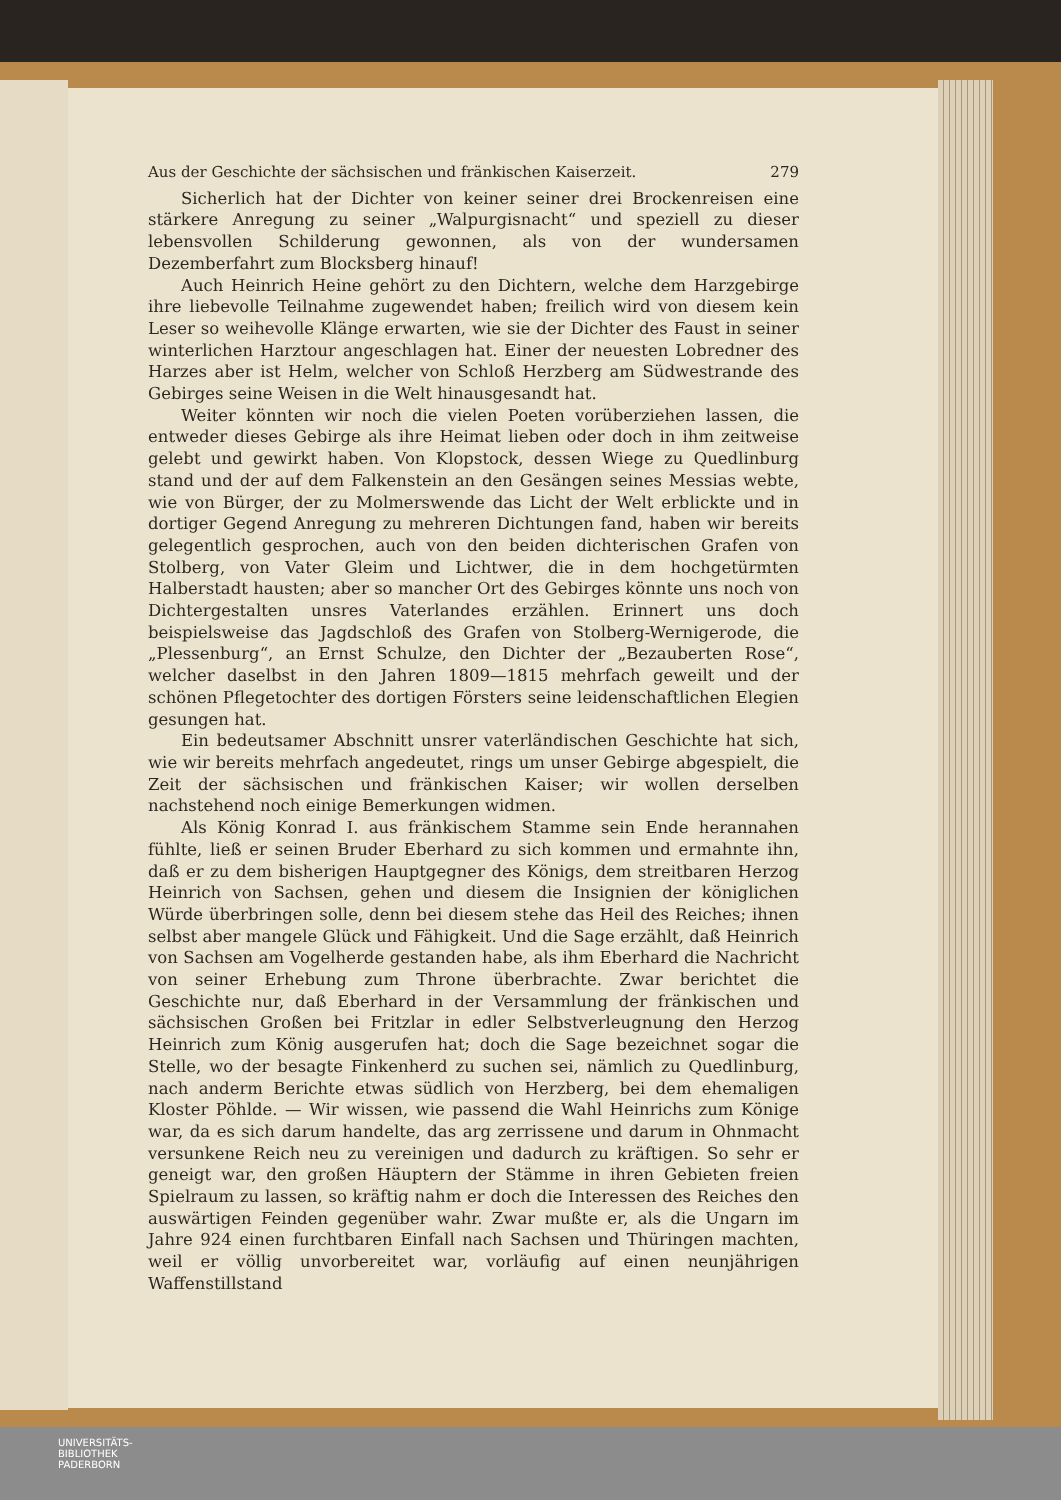Aus der Geschichte der sächsischen und fränkischen Kaiserzeit. 279
Sicherlich hat der Dichter von keiner seiner drei Brockenreisen eine stärkere Anregung zu seiner „Walpurgisnacht“ und speziell zu dieser lebensvollen Schilderung gewonnen, als von der wundersamen Dezemberfahrt zum Blocksberg hinauf!
Auch Heinrich Heine gehört zu den Dichtern, welche dem Harzgebirge ihre liebevolle Teilnahme zugewendet haben; freilich wird von diesem kein Leser so weihevolle Klänge erwarten, wie sie der Dichter des Faust in seiner winterlichen Harztour angeschlagen hat. Einer der neuesten Lobredner des Harzes aber ist Helm, welcher von Schloß Herzberg am Südwestrande des Gebirges seine Weisen in die Welt hinausgesandt hat.
Weiter könnten wir noch die vielen Poeten vorüberziehen lassen, die entweder dieses Gebirge als ihre Heimat lieben oder doch in ihm zeitweise gelebt und gewirkt haben. Von Klopstock, dessen Wiege zu Quedlinburg stand und der auf dem Falkenstein an den Gesängen seines Messias webte, wie von Bürger, der zu Molmerswende das Licht der Welt erblickte und in dortiger Gegend Anregung zu mehreren Dichtungen fand, haben wir bereits gelegentlich gesprochen, auch von den beiden dichterischen Grafen von Stolberg, von Vater Gleim und Lichtwer, die in dem hochgetürmten Halberstadt hausten; aber so mancher Ort des Gebirges könnte uns noch von Dichtergestalten unsres Vaterlandes erzählen. Erinnert uns doch beispielsweise das Jagdschloß des Grafen von Stolberg-Wernigerode, die „Plessenburg“, an Ernst Schulze, den Dichter der „Bezauberten Rose“, welcher daselbst in den Jahren 1809—1815 mehrfach geweilt und der schönen Pflegetochter des dortigen Försters seine leidenschaftlichen Elegien gesungen hat.
Ein bedeutsamer Abschnitt unsrer vaterländischen Geschichte hat sich, wie wir bereits mehrfach angedeutet, rings um unser Gebirge abgespielt, die Zeit der sächsischen und fränkischen Kaiser; wir wollen derselben nachstehend noch einige Bemerkungen widmen.
Als König Konrad I. aus fränkischem Stamme sein Ende herannahen fühlte, ließ er seinen Bruder Eberhard zu sich kommen und ermahnte ihn, daß er zu dem bisherigen Hauptgegner des Königs, dem streitbaren Herzog Heinrich von Sachsen, gehen und diesem die Insignien der königlichen Würde überbringen solle, denn bei diesem stehe das Heil des Reiches; ihnen selbst aber mangele Glück und Fähigkeit. Und die Sage erzählt, daß Heinrich von Sachsen am Vogelherde gestanden habe, als ihm Eberhard die Nachricht von seiner Erhebung zum Throne überbrachte. Zwar berichtet die Geschichte nur, daß Eberhard in der Versammlung der fränkischen und sächsischen Großen bei Fritzlar in edler Selbstverleugnung den Herzog Heinrich zum König ausgerufen hat; doch die Sage bezeichnet sogar die Stelle, wo der besagte Finkenherd zu suchen sei, nämlich zu Quedlinburg, nach anderm Berichte etwas südlich von Herzberg, bei dem ehemaligen Kloster Pöhlde. — Wir wissen, wie passend die Wahl Heinrichs zum Könige war, da es sich darum handelte, das arg zerrissene und darum in Ohnmacht versunkene Reich neu zu vereinigen und dadurch zu kräftigen. So sehr er geneigt war, den großen Häuptern der Stämme in ihren Gebieten freien Spielraum zu lassen, so kräftig nahm er doch die Interessen des Reiches den auswärtigen Feinden gegenüber wahr. Zwar mußte er, als die Ungarn im Jahre 924 einen furchtbaren Einfall nach Sachsen und Thüringen machten, weil er völlig unvorbereitet war, vorläufig auf einen neunjährigen Waffenstillstand
UNIVERSITÄTS-
BIBLIOTHEK
PADERBORN